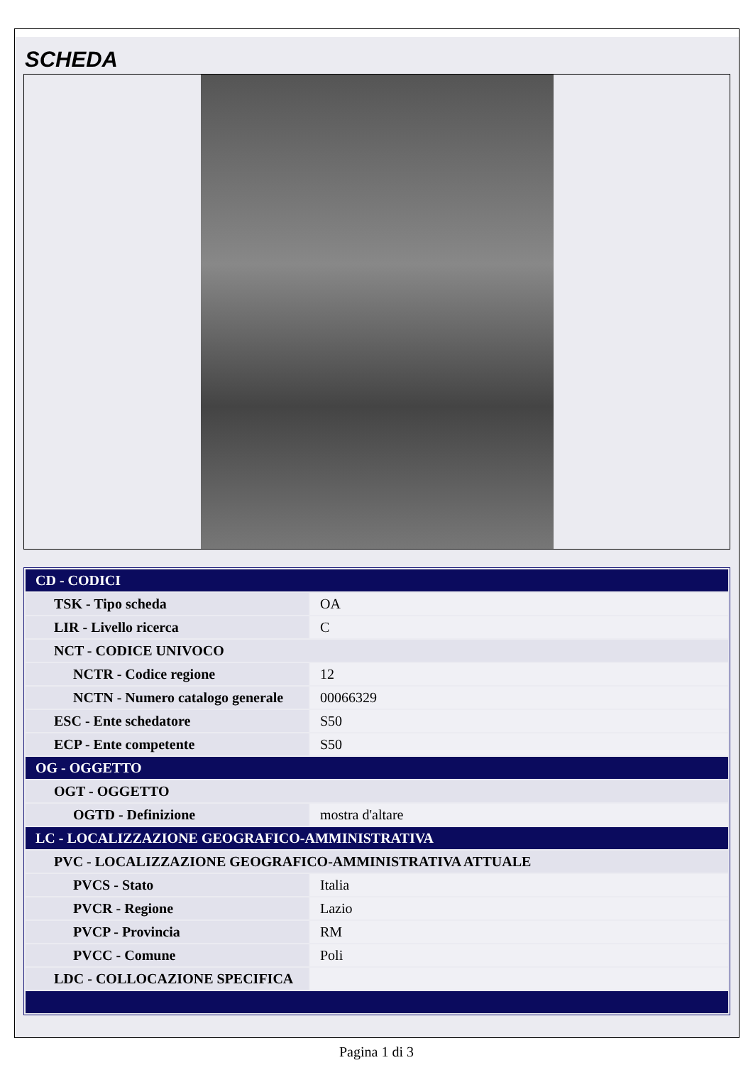SCHEDA
| CD - CODICI | |
| TSK - Tipo scheda | OA |
| LIR - Livello ricerca | C |
| NCT - CODICE UNIVOCO | |
| NCTR - Codice regione | 12 |
| NCTN - Numero catalogo generale | 00066329 |
| ESC - Ente schedatore | S50 |
| ECP - Ente competente | S50 |
| OG - OGGETTO | |
| OGT - OGGETTO | |
| OGTD - Definizione | mostra d'altare |
| LC - LOCALIZZAZIONE GEOGRAFICO-AMMINISTRATIVA | |
| PVC - LOCALIZZAZIONE GEOGRAFICO-AMMINISTRATIVA ATTUALE | |
| PVCS - Stato | Italia |
| PVCR - Regione | Lazio |
| PVCP - Provincia | RM |
| PVCC - Comune | Poli |
| LDC - COLLOCAZIONE SPECIFICA | |
Pagina 1 di 3